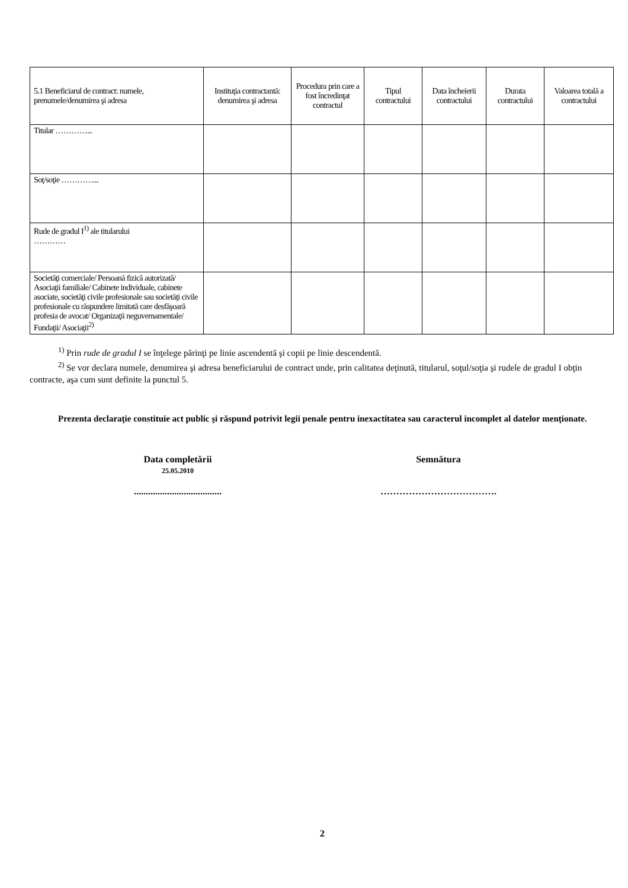| 5.1 Beneficiarul de contract: numele, prenumele/denumirea şi adresa | Instituţia contractantă: denumirea şi adresa | Procedura prin care a fost încredinţat contractul | Tipul contractului | Data încheierii contractului | Durata contractului | Valoarea totală a contractului |
| --- | --- | --- | --- | --- | --- | --- |
| Titular …………... | | | | | | |
| Soţ/soţie …………... | | | | | | |
| Rude de gradul I<sup>1)</sup> ale titularului ………… | | | | | | |
| Societăţi comerciale/ Persoană fizică autorizată/ Asociaţii familiale/ Cabinete individuale, cabinete asociate, societăţi civile profesionale sau societăţi civile profesionale cu răspundere limitată care desfăşoară profesia de avocat/ Organizaţii neguvernamentale/ Fundaţii/ Asociaţii<sup>2)</sup> | | | | | | |
<sup>1)</sup> Prin rude de gradul I se înţelege părinţi pe linie ascendentă şi copii pe linie descendentă.
<sup>2)</sup> Se vor declara numele, denumirea şi adresa beneficiarului de contract unde, prin calitatea deţinută, titularul, soţul/soţia şi rudele de gradul I obţin contracte, aşa cum sunt definite la punctul 5.
Prezenta declaraţie constituie act public şi răspund potrivit legii penale pentru inexactitatea sau caracterul incomplet al datelor menţionate.
Data completării
25.05.2010
.....................................
Semnătura
……………………………….
2